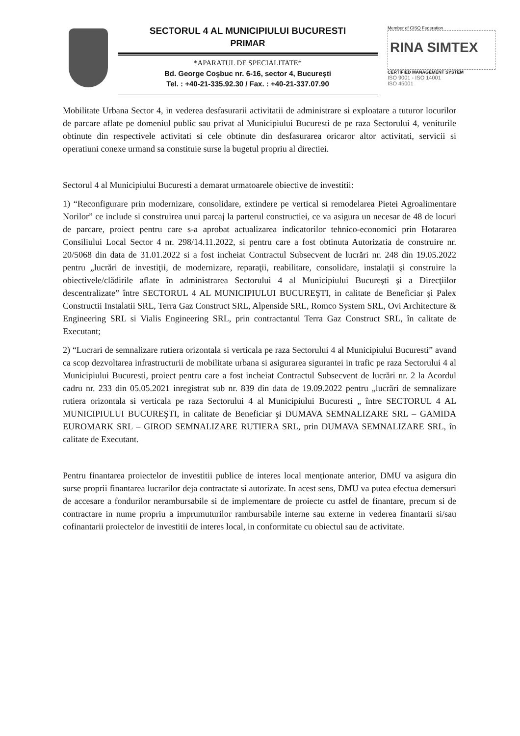SECTORUL 4 AL MUNICIPIULUI BUCURESTI
PRIMAR
*APARATUL DE SPECIALITATE*
Bd. George Coşbuc nr. 6-16, sector 4, Bucureşti
Tel. : +40-21-335.92.30 / Fax. : +40-21-337.07.90
Member of CISQ Federation
RINA SIMTEX
CERTIFIED MANAGEMENT SYSTEM
ISO 9001 - ISO 14001
ISO 45001
Mobilitate Urbana Sector 4, in vederea desfasurarii activitatii de administrare si exploatare a tuturor locurilor de parcare aflate pe domeniul public sau privat al Municipiului Bucuresti de pe raza Sectorului 4, veniturile obtinute din respectivele activitati si cele obtinute din desfasurarea oricaror altor activitati, servicii si operatiuni conexe urmand sa constituie surse la bugetul propriu al directiei.
Sectorul 4 al Municipiului Bucuresti a demarat urmatoarele obiective de investitii:
1) “Reconfigurare prin modernizare, consolidare, extindere pe vertical si remodelarea Pietei Agroalimentare Norilor” ce include si construirea unui parcaj la parterul constructiei, ce va asigura un necesar de 48 de locuri de parcare, proiect pentru care s-a aprobat actualizarea indicatorilor tehnico-economici prin Hotararea Consiliului Local Sector 4 nr. 298/14.11.2022, si pentru care a fost obtinuta Autorizatia de construire nr. 20/5068 din data de 31.01.2022 si a fost incheiat Contractul Subsecvent de lucrări nr. 248 din 19.05.2022 pentru „lucrări de investiţii, de modernizare, reparaţii, reabilitare, consolidare, instalaţii şi construire la obiectivele/clădirile aflate în administrarea Sectorului 4 al Municipiului Bucureşti şi a Direcţiilor descentralizate” între SECTORUL 4 AL MUNICIPIULUI BUCUREŞTI, in calitate de Beneficiar şi Palex Constructii Instalatii SRL, Terra Gaz Construct SRL, Alpenside SRL, Romco System SRL, Ovi Architecture & Engineering SRL si Vialis Engineering SRL, prin contractantul Terra Gaz Construct SRL, în calitate de Executant;
2) “Lucrari de semnalizare rutiera orizontala si verticala pe raza Sectorului 4 al Municipiului Bucuresti” avand ca scop dezvoltarea infrastructurii de mobilitate urbana si asigurarea sigurantei in trafic pe raza Sectorului 4 al Municipiului Bucuresti, proiect pentru care a fost incheiat Contractul Subsecvent de lucrări nr. 2 la Acordul cadru nr. 233 din 05.05.2021 inregistrat sub nr. 839 din data de 19.09.2022 pentru „lucrări de semnalizare rutiera orizontala si verticala pe raza Sectorului 4 al Municipiului Bucuresti „ între SECTORUL 4 AL MUNICIPIULUI BUCUREŞTI, in calitate de Beneficiar şi DUMAVA SEMNALIZARE SRL – GAMIDA EUROMARK SRL – GIROD SEMNALIZARE RUTIERA SRL, prin DUMAVA SEMNALIZARE SRL, în calitate de Executant.
Pentru finantarea proiectelor de investitii publice de interes local menționate anterior, DMU va asigura din surse proprii finantarea lucrarilor deja contractate si autorizate. In acest sens, DMU va putea efectua demersuri de accesare a fondurilor nerambursabile si de implementare de proiecte cu astfel de finantare, precum si de contractare in nume propriu a imprumuturilor rambursabile interne sau externe in vederea finantarii si/sau cofinantarii proiectelor de investitii de interes local, in conformitate cu obiectul sau de activitate.